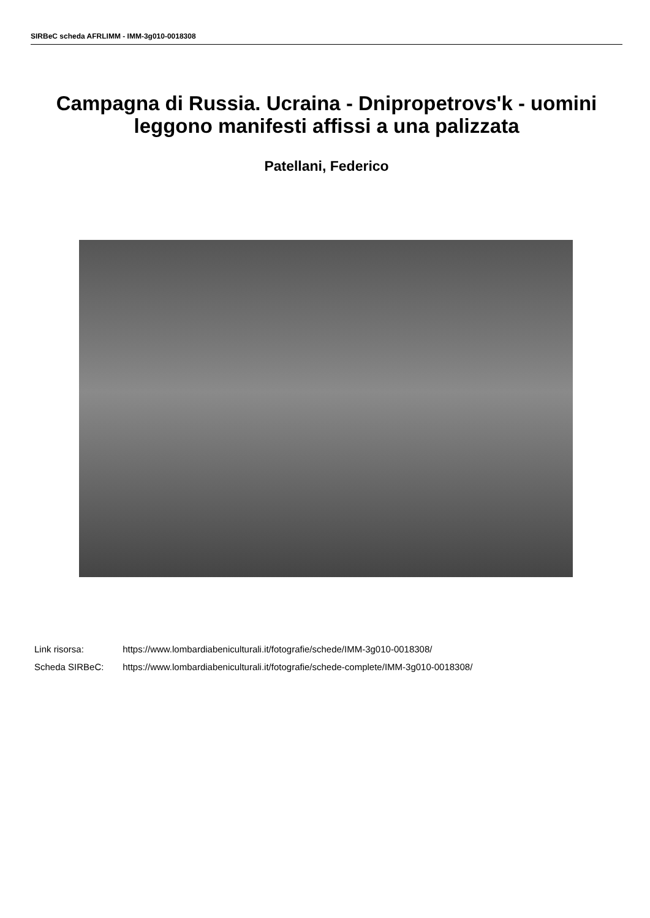SIRBeC scheda AFRLIMM - IMM-3g010-0018308
Campagna di Russia. Ucraina - Dnipropetrovs'k - uomini leggono manifesti affissi a una palizzata
Patellani, Federico
Link risorsa: https://www.lombardiabeniculturali.it/fotografie/schede/IMM-3g010-0018308/
Scheda SIRBeC: https://www.lombardiabeniculturali.it/fotografie/schede-complete/IMM-3g010-0018308/